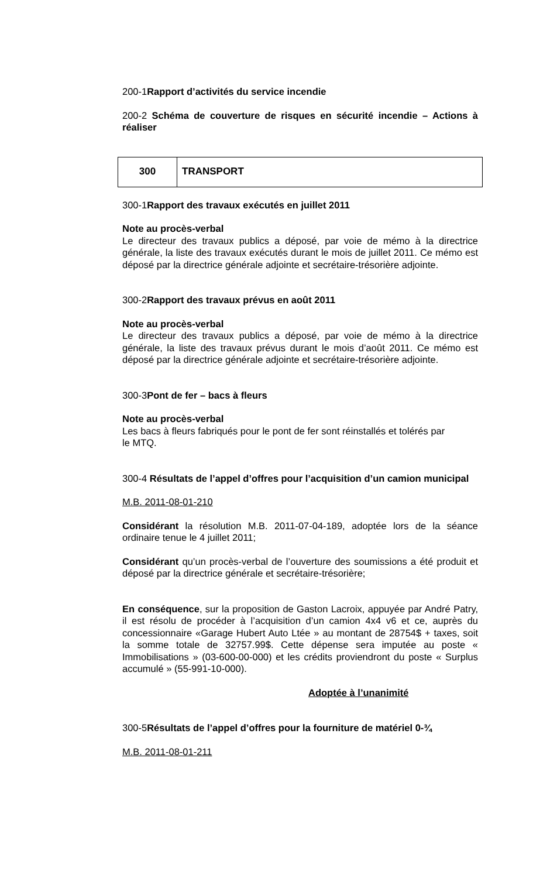200-1Rapport d’activités du service incendie
200-2 Schéma de couverture de risques en sécurité incendie – Actions à réaliser
| 300 | TRANSPORT |
300-1Rapport des travaux exécutés en juillet 2011
Note au procès-verbal
Le directeur des travaux publics a déposé, par voie de mémo à la directrice générale, la liste des travaux exécutés durant le mois de juillet 2011. Ce mémo est déposé par la directrice générale adjointe et secrétaire-trésorière adjointe.
300-2Rapport des travaux prévus en août 2011
Note au procès-verbal
Le directeur des travaux publics a déposé, par voie de mémo à la directrice générale, la liste des travaux prévus durant le mois d’août 2011. Ce mémo est déposé par la directrice générale adjointe et secrétaire-trésorière adjointe.
300-3Pont de fer – bacs à fleurs
Note au procès-verbal
Les bacs à fleurs fabriqués pour le pont de fer sont réinstallés et tolérés par
le MTQ.
300-4 Résultats de l’appel d’offres pour l’acquisition d’un camion municipal
M.B. 2011-08-01-210
Considérant la résolution M.B. 2011-07-04-189, adoptée lors de la séance ordinaire tenue le 4 juillet 2011;
Considérant qu’un procès-verbal de l’ouverture des soumissions a été produit et déposé par la directrice générale et secrétaire-trésorière;
En conséquence, sur la proposition de Gaston Lacroix, appuyée par André Patry, il est résolu de procéder à l’acquisition d’un camion 4x4 v6 et ce, auprès du concessionnaire «Garage Hubert Auto Ltée » au montant de 28754$ + taxes, soit la somme totale de 32757.99$. Cette dépense sera imputée au poste « Immobilisations » (03-600-00-000) et les crédits proviendront du poste « Surplus accumulé » (55-991-10-000).
Adoptée à l’unanimité
300-5Résultats de l’appel d’offres pour la fourniture de matériel 0-¾
M.B. 2011-08-01-211